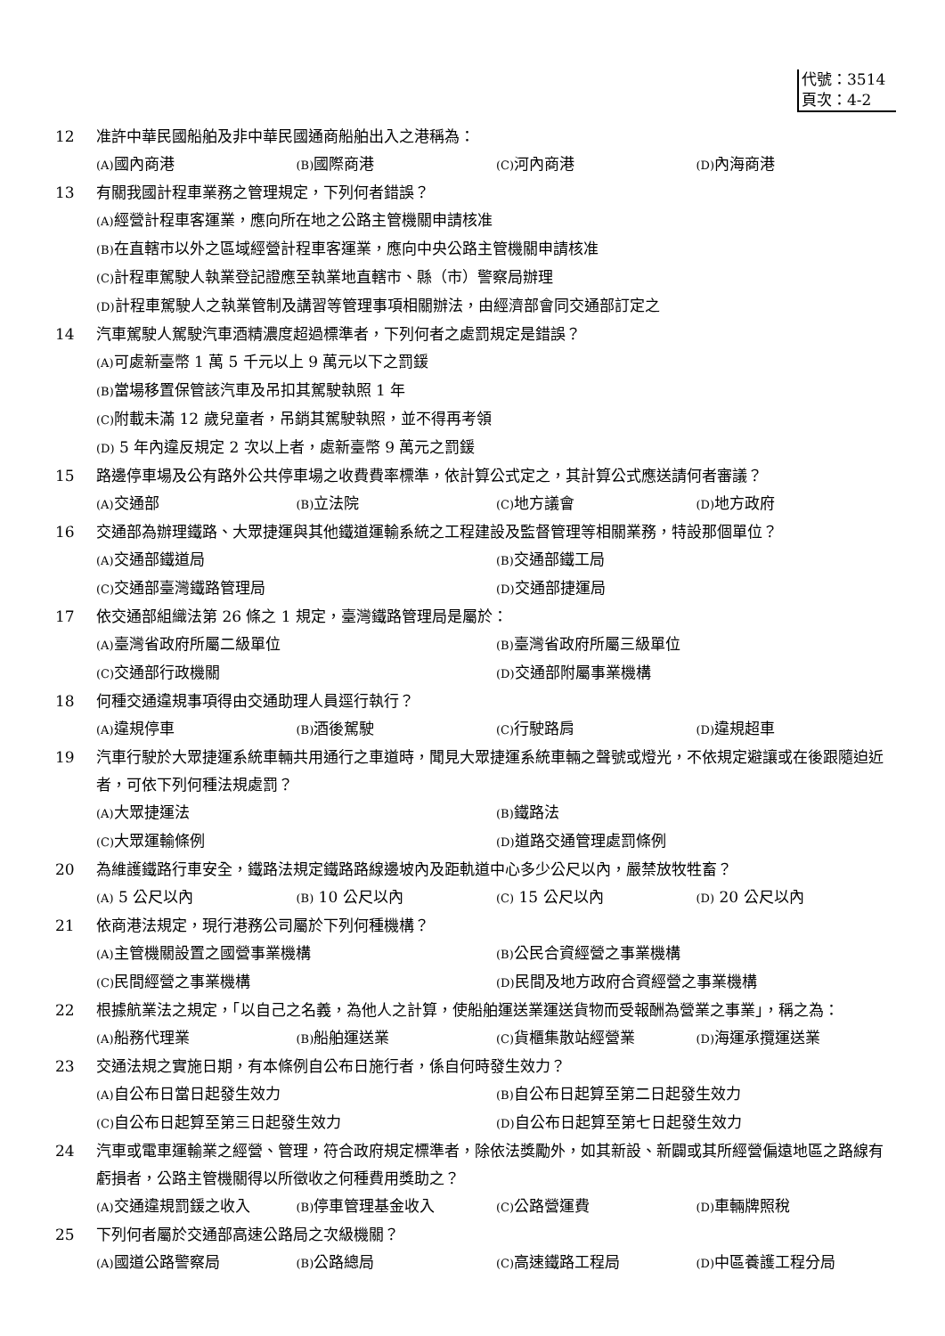代號：3514
頁次：4-2
12 准許中華民國船舶及非中華民國通商船舶出入之港稱為：
(A) 國內商港 (B) 國際商港 (C) 河內商港 (D) 內海商港
13 有關我國計程車業務之管理規定，下列何者錯誤？
(A) 經營計程車客運業，應向所在地之公路主管機關申請核准
(B) 在直轄市以外之區域經營計程車客運業，應向中央公路主管機關申請核准
(C) 計程車駕駛人執業登記證應至執業地直轄市、縣（市）警察局辦理
(D) 計程車駕駛人之執業管制及講習等管理事項相關辦法，由經濟部會同交通部訂定之
14 汽車駕駛人駕駛汽車酒精濃度超過標準者，下列何者之處罰規定是錯誤？
(A) 可處新臺幣 1 萬 5 千元以上 9 萬元以下之罰鍰
(B) 當場移置保管該汽車及吊扣其駕駛執照 1 年
(C) 附載未滿 12 歲兒童者，吊銷其駕駛執照，並不得再考領
(D) 5 年內違反規定 2 次以上者，處新臺幣 9 萬元之罰鍰
15 路邊停車場及公有路外公共停車場之收費費率標準，依計算公式定之，其計算公式應送請何者審議？
(A) 交通部 (B) 立法院 (C) 地方議會 (D) 地方政府
16 交通部為辦理鐵路、大眾捷運與其他鐵道運輸系統之工程建設及監督管理等相關業務，特設那個單位？
(A) 交通部鐵道局 (B) 交通部鐵工局 (C) 交通部臺灣鐵路管理局 (D) 交通部捷運局
17 依交通部組織法第 26 條之 1 規定，臺灣鐵路管理局是屬於：
(A) 臺灣省政府所屬二級單位 (B) 臺灣省政府所屬三級單位 (C) 交通部行政機關 (D) 交通部附屬事業機構
18 何種交通違規事項得由交通助理人員逕行執行？
(A) 違規停車 (B) 酒後駕駛 (C) 行駛路肩 (D) 違規超車
19 汽車行駛於大眾捷運系統車輛共用通行之車道時，聞見大眾捷運系統車輛之聲號或燈光，不依規定避讓或在後跟隨迫近者，可依下列何種法規處罰？
(A) 大眾捷運法 (B) 鐵路法 (C) 大眾運輸條例 (D) 道路交通管理處罰條例
20 為維護鐵路行車安全，鐵路法規定鐵路路線邊坡內及距軌道中心多少公尺以內，嚴禁放牧牲畜？
(A) 5 公尺以內 (B) 10 公尺以內 (C) 15 公尺以內 (D) 20 公尺以內
21 依商港法規定，現行港務公司屬於下列何種機構？
(A) 主管機關設置之國營事業機構 (B) 公民合資經營之事業機構 (C) 民間經營之事業機構 (D) 民間及地方政府合資經營之事業機構
22 根據航業法之規定，「以自己之名義，為他人之計算，使船舶運送業運送貨物而受報酬為營業之事業」，稱之為：
(A) 船務代理業 (B) 船舶運送業 (C) 貨櫃集散站經營業 (D) 海運承攬運送業
23 交通法規之實施日期，有本條例自公布日施行者，係自何時發生效力？
(A) 自公布日當日起發生效力 (B) 自公布日起算至第二日起發生效力 (C) 自公布日起算至第三日起發生效力 (D) 自公布日起算至第七日起發生效力
24 汽車或電車運輸業之經營、管理，符合政府規定標準者，除依法獎勵外，如其新設、新闢或其所經營偏遠地區之路線有虧損者，公路主管機關得以所徵收之何種費用獎助之？
(A) 交通違規罰鍰之收入 (B) 停車管理基金收入 (C) 公路營運費 (D) 車輛牌照稅
25 下列何者屬於交通部高速公路局之次級機關？
(A) 國道公路警察局 (B) 公路總局 (C) 高速鐵路工程局 (D) 中區養護工程分局